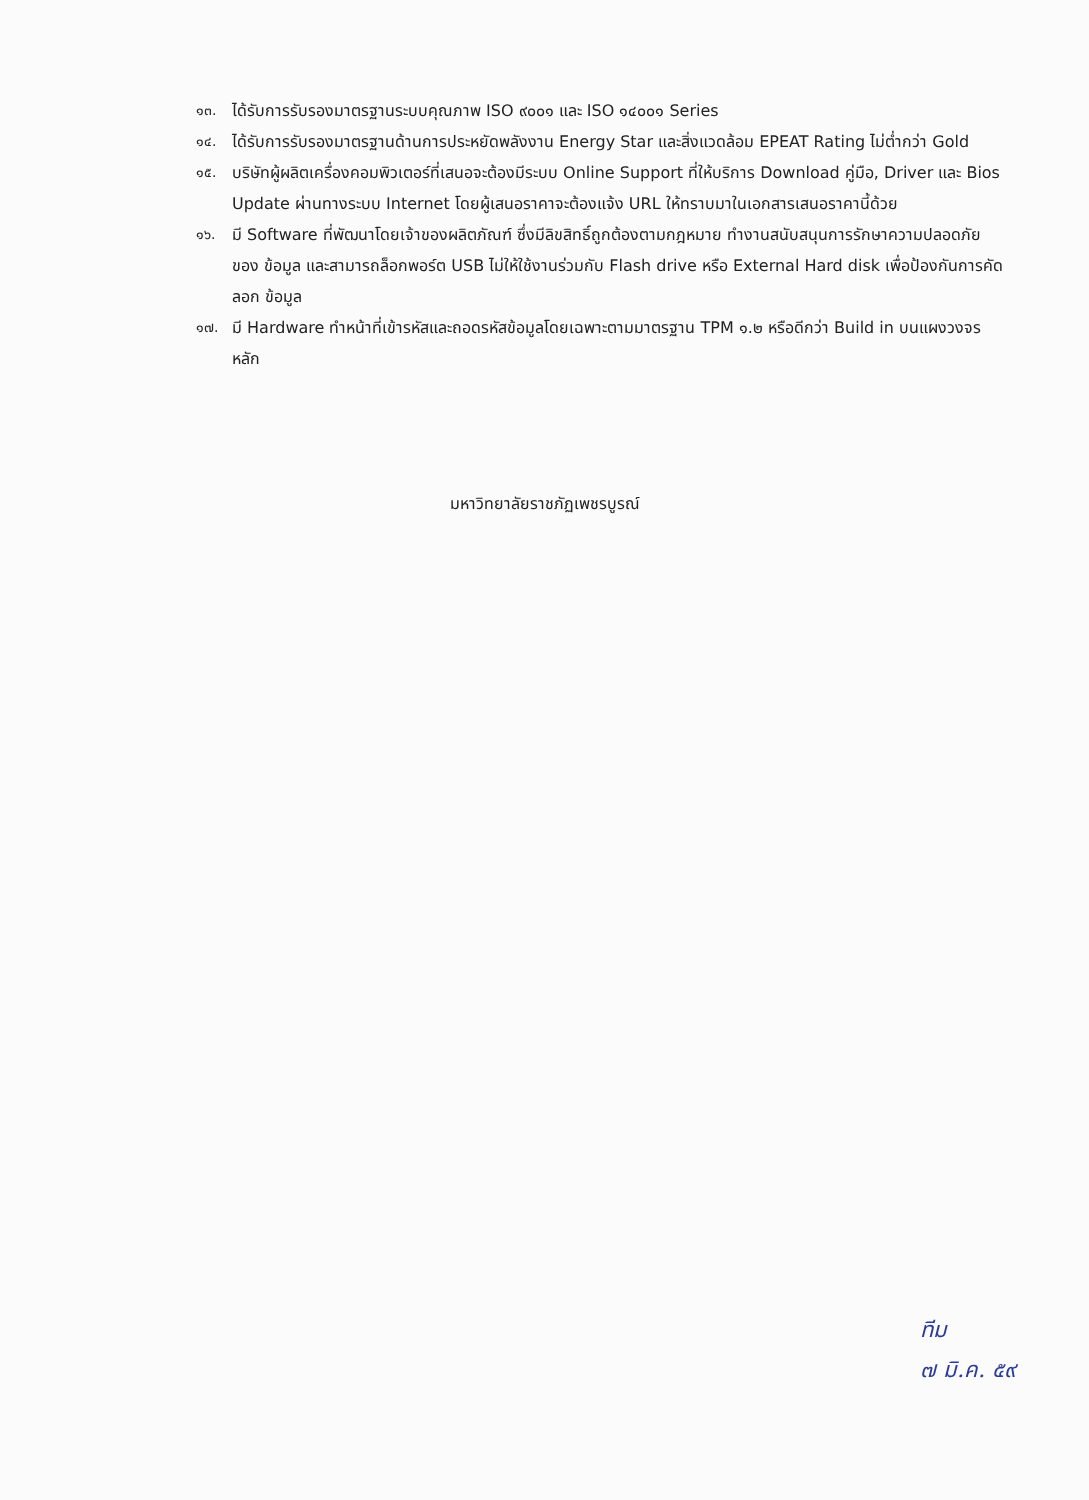๑๓. ได้รับการรับรองมาตรฐานระบบคุณภาพ ISO ๙๐๐๑ และ ISO ๑๔๐๐๑ Series
๑๔. ได้รับการรับรองมาตรฐานด้านการประหยัดพลังงาน Energy Star และสิ่งแวดล้อม EPEAT Rating ไม่ต่ำกว่า Gold
๑๕. บริษัทผู้ผลิตเครื่องคอมพิวเตอร์ที่เสนอจะต้องมีระบบ Online Support ที่ให้บริการ Download คู่มือ, Driver และ Bios Update ผ่านทางระบบ Internet โดยผู้เสนอราคาจะต้องแจ้ง URL ให้ทราบมาในเอกสารเสนอราคานี้ด้วย
๑๖. มี Software ที่พัฒนาโดยเจ้าของผลิตภัณฑ์ ซึ่งมีลิขสิทธิ์ถูกต้องตามกฎหมาย ทำงานสนับสนุนการรักษาความปลอดภัยของ ข้อมูล และสามารถล็อกพอร์ต USB ไม่ให้ใช้งานร่วมกับ Flash drive หรือ External Hard disk เพื่อป้องกันการคัดลอก ข้อมูล
๑๗. มี Hardware ทำหน้าที่เข้ารหัสและถอดรหัสข้อมูลโดยเฉพาะตามมาตรฐาน TPM ๑.๒ หรือดีกว่า Build in บนแผงวงจรหลัก
มหาวิทยาลัยราชภัฏเพชรบูรณ์
ทีม
๗ มิ.ค. ๕๙